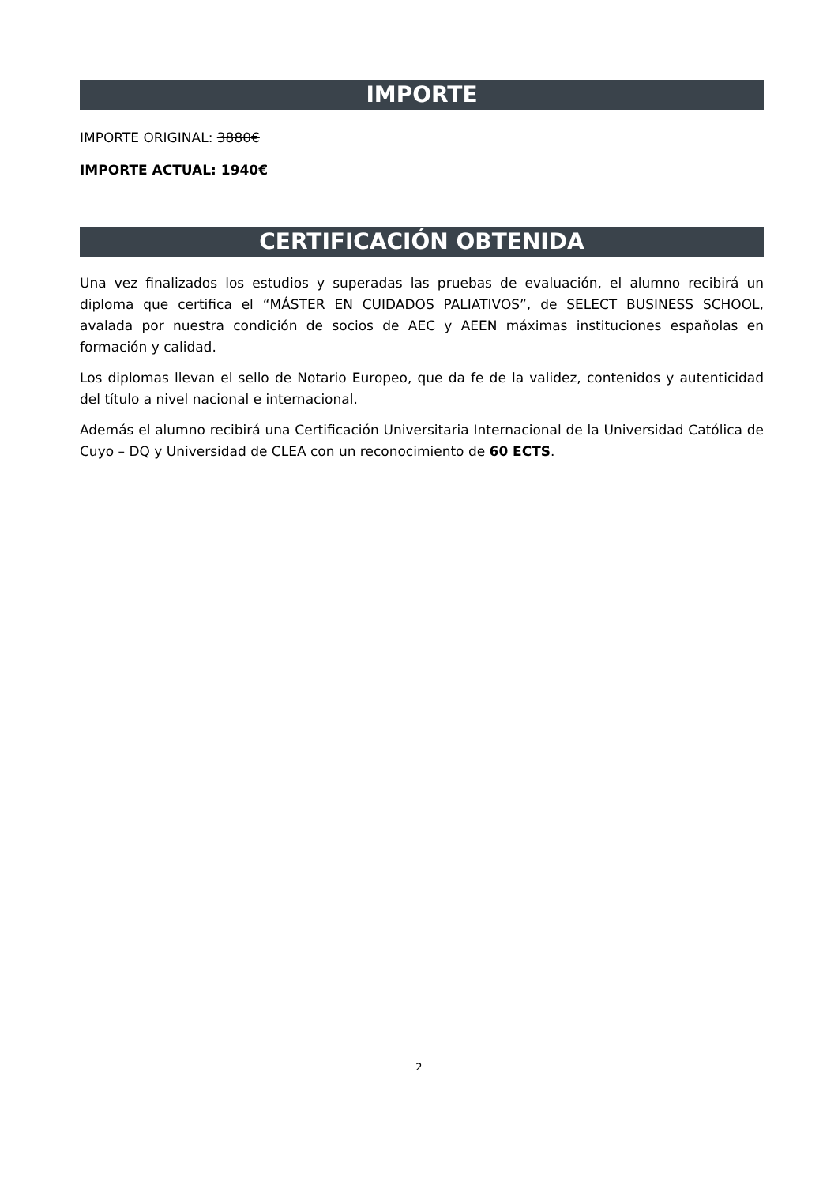IMPORTE
IMPORTE ORIGINAL: 3880€
IMPORTE ACTUAL: 1940€
CERTIFICACIÓN OBTENIDA
Una vez finalizados los estudios y superadas las pruebas de evaluación, el alumno recibirá un diploma que certifica el “MÁSTER EN CUIDADOS PALIATIVOS”, de SELECT BUSINESS SCHOOL, avalada por nuestra condición de socios de AEC y AEEN máximas instituciones españolas en formación y calidad.
Los diplomas llevan el sello de Notario Europeo, que da fe de la validez, contenidos y autenticidad del título a nivel nacional e internacional.
Además el alumno recibirá una Certificación Universitaria Internacional de la Universidad Católica de Cuyo – DQ y Universidad de CLEA con un reconocimiento de 60 ECTS.
2